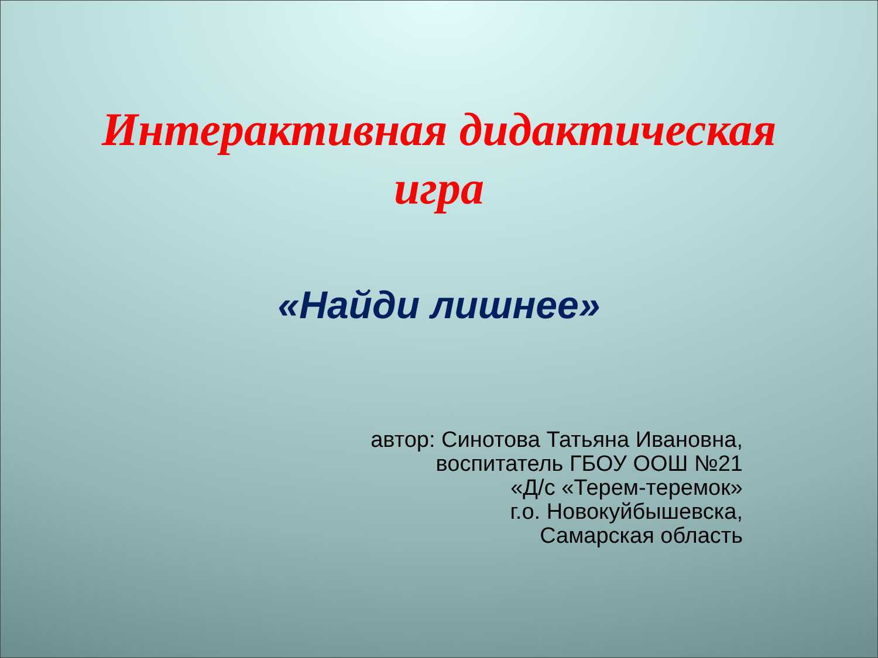Интерактивная дидактическая
игра
«Найди лишнее»
автор: Синотова Татьяна Ивановна,
воспитатель ГБОУ ООШ №21
«Д/с «Терем-теремок»
г.о. Новокуйбышевска,
Самарская область